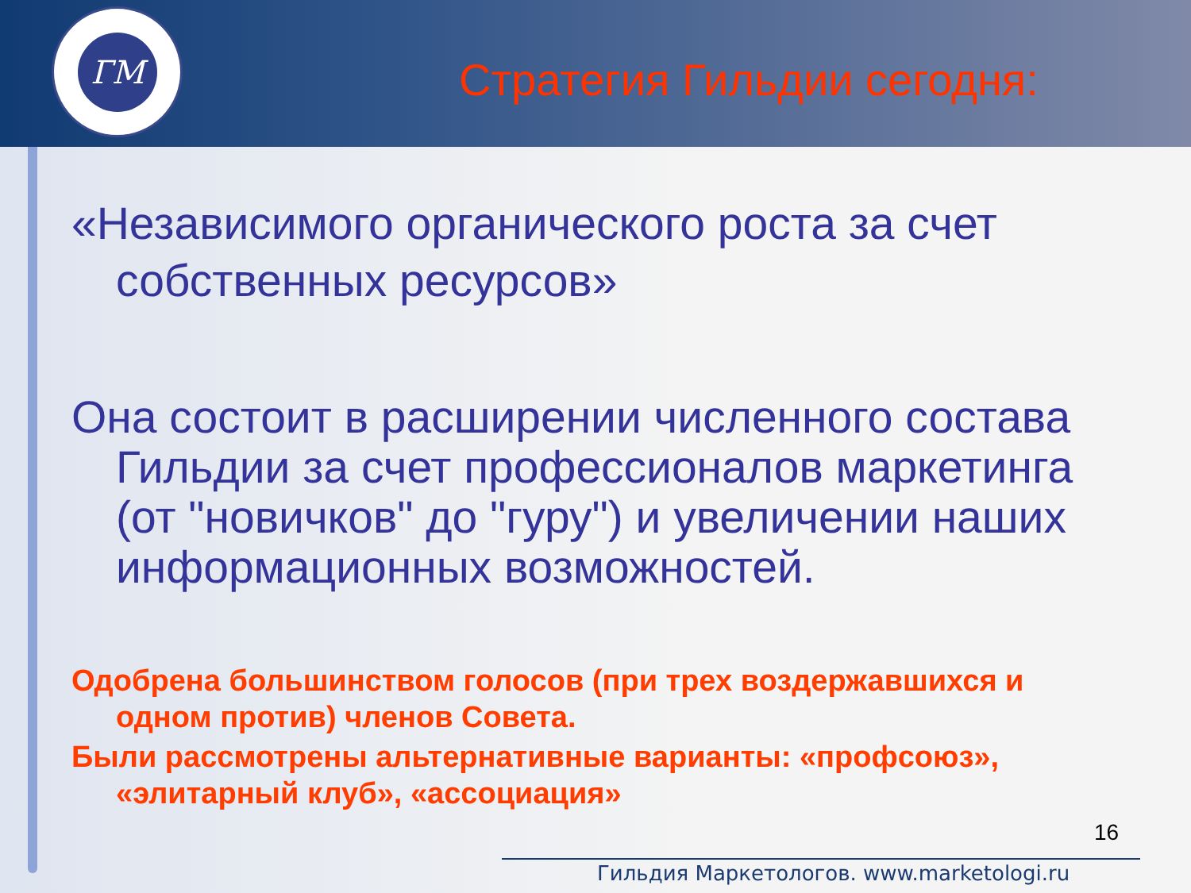ГМ
Стратегия Гильдии сегодня:
«Независимого органического роста за счет собственных ресурсов»
Она состоит в расширении численного состава Гильдии за счет профессионалов маркетинга (от "новичков" до "гуру") и увеличении наших информационных возможностей.
Одобрена большинством голосов (при трех воздержавшихся и одном против) членов Совета.
Были рассмотрены альтернативные варианты: «профсоюз», «элитарный клуб», «ассоциация»
16
Гильдия Маркетологов. www.marketologi.ru